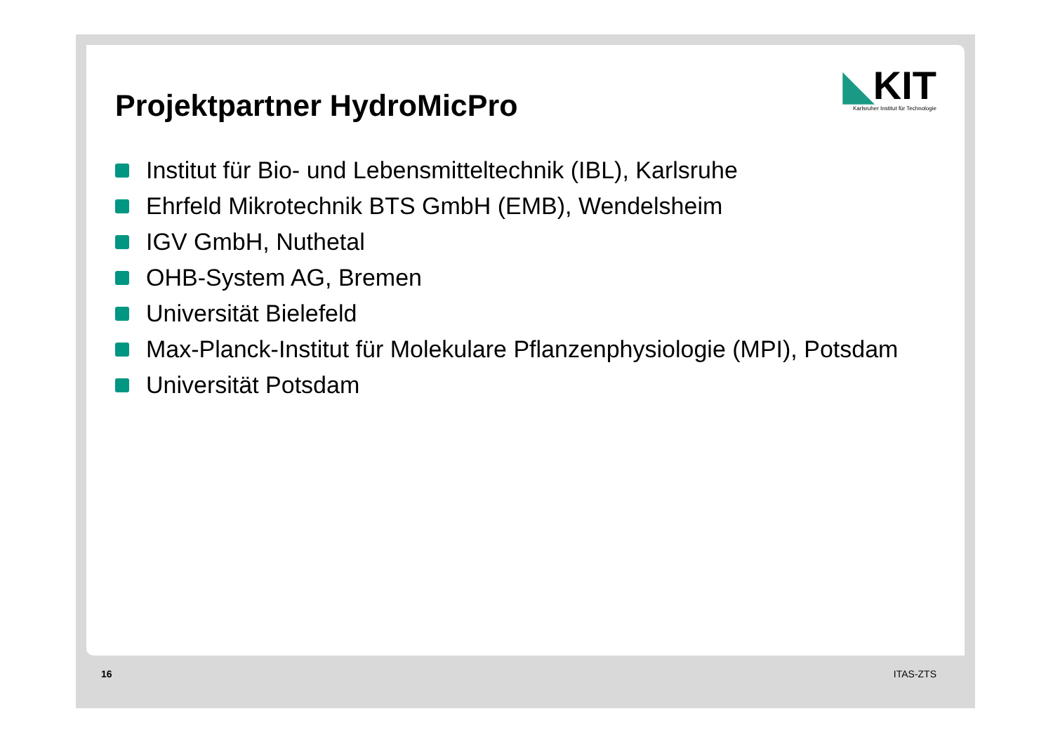◣KIT
Karlsruher Institut für Technologie
Projektpartner HydroMicPro
Institut für Bio- und Lebensmitteltechnik (IBL), Karlsruhe
Ehrfeld Mikrotechnik BTS GmbH (EMB), Wendelsheim
IGV GmbH, Nuthetal
OHB-System AG, Bremen
Universität Bielefeld
Max-Planck-Institut für Molekulare Pflanzenphysiologie (MPI), Potsdam
Universität Potsdam
16 ITAS-ZTS